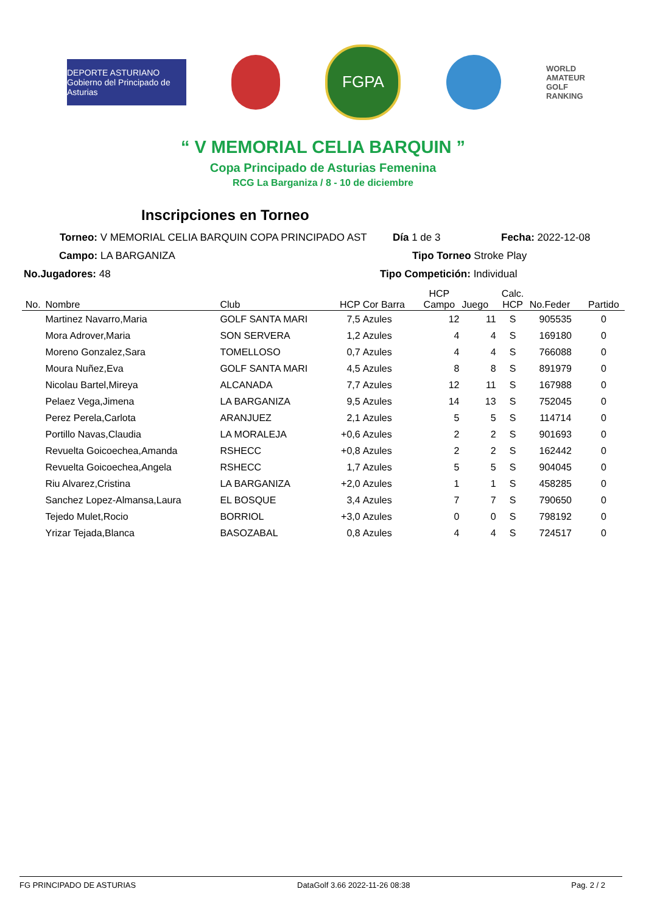DEPORTE ASTURIANO
Gobierno del Principado de Asturias
FGPA
WORLD
AMATEUR
GOLF
RANKING
“ V MEMORIAL CELIA BARQUIN ”
Copa Principado de Asturias Femenina
RCG La Barganiza / 8 - 10 de diciembre
Inscripciones en Torneo
Torneo: V MEMORIAL CELIA BARQUIN COPA PRINCIPADO AST Día 1 de 3 Fecha: 2022-12-08
Campo: LA BARGANIZA Tipo Torneo Stroke Play
No.Jugadores: 48 Tipo Competición: Individual
| No. | Nombre | Club | HCP | Cor Barra | HCP Campo | Juego | Calc. HCP | No.Feder | Partido |
| --- | --- | --- | --- | --- | --- | --- | --- | --- | --- |
| | Martinez Navarro,Maria | GOLF SANTA MARI | 7,5 | Azules | 12 | 11 | S | 905535 | 0 |
| | Mora Adrover,Maria | SON SERVERA | 1,2 | Azules | 4 | 4 | S | 169180 | 0 |
| | Moreno Gonzalez,Sara | TOMELLOSO | 0,7 | Azules | 4 | 4 | S | 766088 | 0 |
| | Moura Nuñez,Eva | GOLF SANTA MARI | 4,5 | Azules | 8 | 8 | S | 891979 | 0 |
| | Nicolau Bartel,Mireya | ALCANADA | 7,7 | Azules | 12 | 11 | S | 167988 | 0 |
| | Pelaez Vega,Jimena | LA BARGANIZA | 9,5 | Azules | 14 | 13 | S | 752045 | 0 |
| | Perez Perela,Carlota | ARANJUEZ | 2,1 | Azules | 5 | 5 | S | 114714 | 0 |
| | Portillo Navas,Claudia | LA MORALEJA | +0,6 | Azules | 2 | 2 | S | 901693 | 0 |
| | Revuelta Goicoechea,Amanda | RSHECC | +0,8 | Azules | 2 | 2 | S | 162442 | 0 |
| | Revuelta Goicoechea,Angela | RSHECC | 1,7 | Azules | 5 | 5 | S | 904045 | 0 |
| | Riu Alvarez,Cristina | LA BARGANIZA | +2,0 | Azules | 1 | 1 | S | 458285 | 0 |
| | Sanchez Lopez-Almansa,Laura | EL BOSQUE | 3,4 | Azules | 7 | 7 | S | 790650 | 0 |
| | Tejedo Mulet,Rocio | BORRIOL | +3,0 | Azules | 0 | 0 | S | 798192 | 0 |
| | Yrizar Tejada,Blanca | BASOZABAL | 0,8 | Azules | 4 | 4 | S | 724517 | 0 |
FG PRINCIPADO DE ASTURIAS DataGolf 3.66 2022-11-26 08:38 Pag. 2 / 2